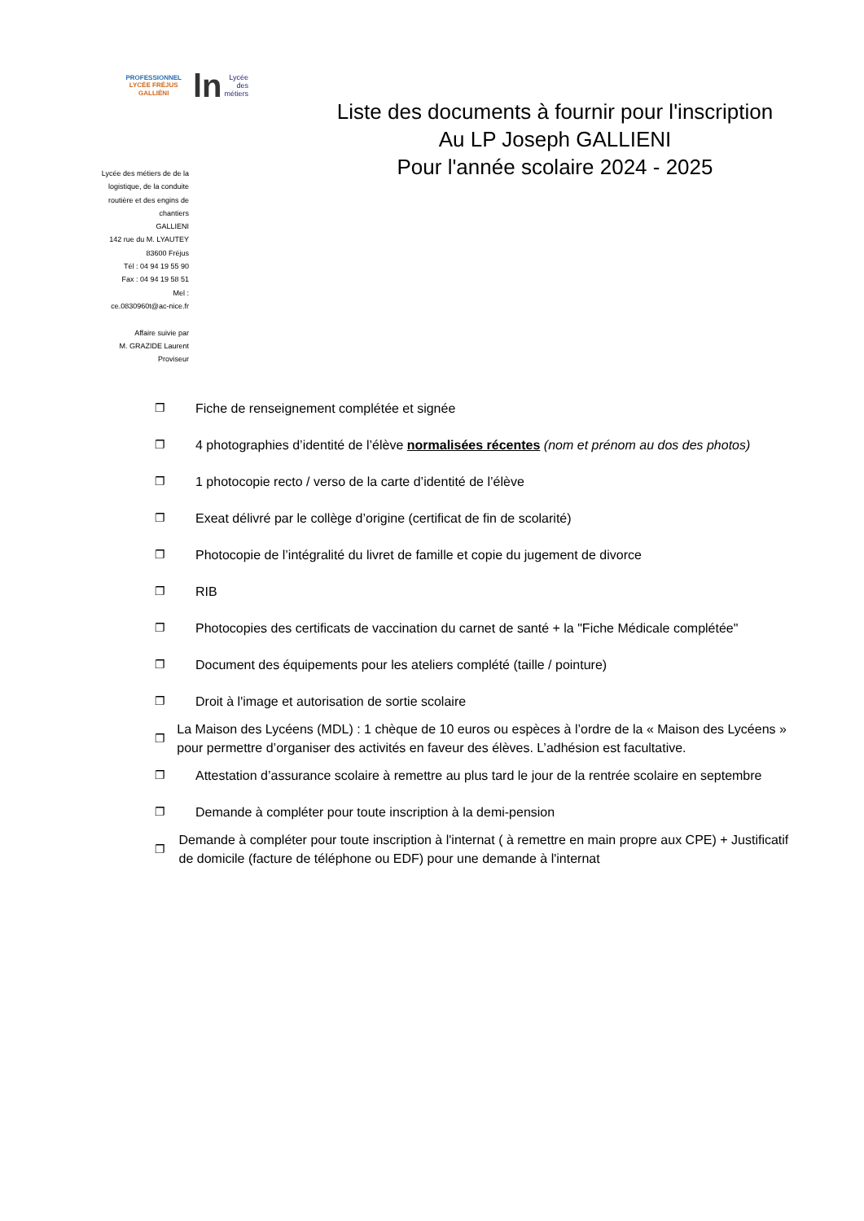PROFESSIONNEL
LYCÉE FRÉJUS
GALLIÉNI
ln Lycée
des
métiers
Lycée des métiers de de la
logistique, de la conduite
routière et des engins de
chantiers
GALLIENI
142 rue du M. LYAUTEY
83600 Fréjus
Tél : 04 94 19 55 90
Fax : 04 94 19 58 51
Mel :
ce.0830960t@ac-nice.fr
Affaire suivie par
M. GRAZIDE Laurent
Proviseur
Liste des documents à fournir pour l'inscription
Au LP Joseph GALLIENI
Pour l'année scolaire 2024 - 2025
❐ Fiche de renseignement complétée et signée
❐ 4 photographies d’identité de l’élève normalisées récentes (nom et prénom au dos des photos)
❐ 1 photocopie recto / verso de la carte d’identité de l’élève
❐ Exeat délivré par le collège d’origine (certificat de fin de scolarité)
❐ Photocopie de l’intégralité du livret de famille et copie du jugement de divorce
❐ RIB
❐ Photocopies des certificats de vaccination du carnet de santé + la "Fiche Médicale complétée"
❐ Document des équipements pour les ateliers complété (taille / pointure)
❐ Droit à l'image et autorisation de sortie scolaire
❐ La Maison des Lycéens (MDL) : 1 chèque de 10 euros ou espèces à l’ordre de la « Maison des Lycéens » pour permettre d’organiser des activités en faveur des élèves. L’adhésion est facultative.
❐ Attestation d’assurance scolaire à remettre au plus tard le jour de la rentrée scolaire en septembre
❐ Demande à compléter pour toute inscription à la demi-pension
❐ Demande à compléter pour toute inscription à l'internat ( à remettre en main propre aux CPE) + Justificatif de domicile (facture de téléphone ou EDF) pour une demande à l'internat